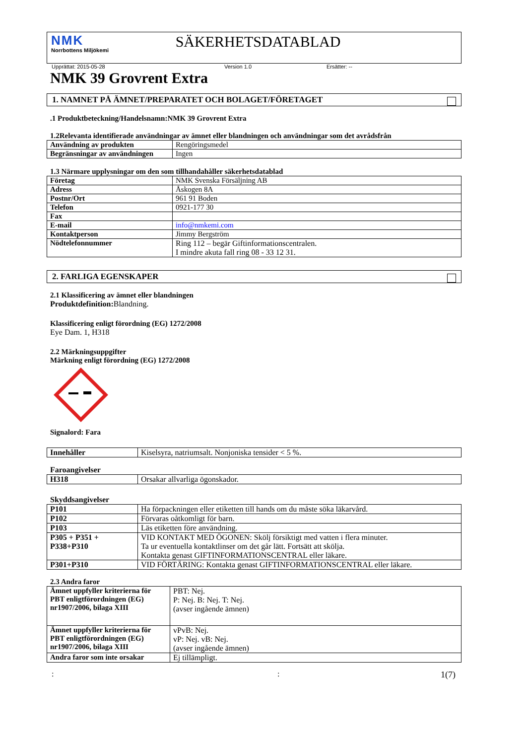NMK
Norrbottens Miljökemi
SÄKERHETSDATABLAD
Upprättat: 2015-05-28 Version 1.0 Ersätter: --
NMK 39 Grovrent Extra
1. NAMNET PÅ ÄMNET/PREPARATET OCH BOLAGET/FÖRETAGET
.1 Produktbeteckning/Handelsnamn:NMK 39 Grovrent Extra
1.2Relevanta identifierade användningar av ämnet eller blandningen och användningar som det avrådsfrån
| Användning av produkten | Rengöringsmedel |
| Begränsningar av användningen | Ingen |
1.3 Närmare upplysningar om den som tillhandahåller säkerhetsdatablad
| Företag | NMK Svenska Försäljning AB |
| Adress | Åskogen 8A |
| Postnr/Ort | 961 91 Boden |
| Telefon | 0921-177 30 |
| Fax | |
| E-mail | info@nmkemi.com |
| Kontaktperson | Jimmy Bergström |
| Nödtelefonnummer | Ring 112 – begär Giftinformationscentralen. I mindre akuta fall ring 08 - 33 12 31. |
2. FARLIGA EGENSKAPER
2.1 Klassificering av ämnet eller blandningen
Produktdefinition: Blandning.
Klassificering enligt förordning (EG) 1272/2008
Eye Dam. 1, H318
2.2 Märkningsuppgifter
Märkning enligt förordning (EG) 1272/2008
Signalord: Fara
| Innehåller | Kiselsyra, natriumsalt. Nonjoniska tensider < 5 %. |
Faroangivelser
| H318 | Orsakar allvarliga ögonskador. |
Skyddsangivelser
| P101 | Ha förpackningen eller etiketten till hands om du måste söka läkarvård. |
| P102 | Förvaras oåtkomligt för barn. |
| P103 | Läs etiketten före användning. |
| P305 + P351 + P338+P310 | VID KONTAKT MED ÖGONEN: Skölj försiktigt med vatten i flera minuter. Ta ur eventuella kontaktlinser om det går lätt. Fortsätt att skölja. Kontakta genast GIFTINFORMATIONSCENTRAL eller läkare. |
| P301+P310 | VID FÖRTÄRING: Kontakta genast GIFTINFORMATIONSCENTRAL eller läkare. |
2.3 Andra faror
| Ämnet uppfyller kriterierna för PBT enligtförordningen (EG) nr1907/2006, bilaga XIII | PBT: Nej. P: Nej. B: Nej. T: Nej. (avser ingående ämnen) |
| Ämnet uppfyller kriterierna för PBT enligtförordningen (EG) nr1907/2006, bilaga XIII | vPvB: Nej. vP: Nej. vB: Nej. (avser ingående ämnen) |
| Andra faror som inte orsakar | Ej tillämpligt. |
:: 1(7)